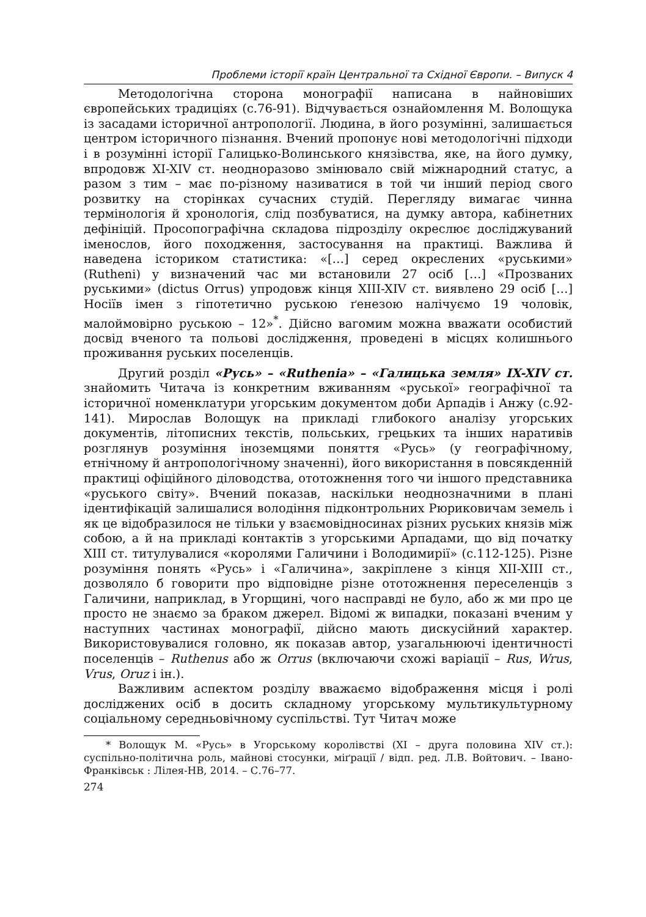Проблеми історії країн Центральної та Східної Європи. – Випуск 4
Методологічна сторона монографії написана в найновіших європейських традиціях (с.76-91). Відчувається ознайомлення М. Волощука із засадами історичної антропології. Людина, в його розумінні, залишається центром історичного пізнання. Вчений пропонує нові методологічні підходи і в розумінні історії Галицько-Волинського князівства, яке, на його думку, впродовж XI-XIV ст. неодноразово змінювало свій міжнародний статус, а разом з тим – має по-різному називатися в той чи інший період свого розвитку на сторінках сучасних студій. Перегляду вимагає чинна термінологія й хронологія, слід позбуватися, на думку автора, кабінетних дефініцій. Просопографічна складова підрозділу окреслює досліджуваний іменослов, його походження, застосування на практиці. Важлива й наведена істориком статистика: «[…] серед окреслених «руськими» (Rutheni) у визначений час ми встановили 27 осіб […] «Прозваних руськими» (dictus Orrus) упродовж кінця XIII-XIV ст. виявлено 29 осіб […] Носіїв імен з гіпотетично руською ґенезою налічуємо 19 чоловік, малоймовірно руською – 12»<sup>*</sup>. Дійсно вагомим можна вважати особистий досвід вченого та польові дослідження, проведені в місцях колишнього проживання руських поселенців.
Другий розділ «Русь» – «Ruthenia» – «Галицька земля» IX-XIV ст. знайомить Читача із конкретним вживанням «руської» географічної та історичної номенклатури угорським документом доби Арпадів і Анжу (с.92-141). Мирослав Волощук на прикладі глибокого аналізу угорських документів, літописних текстів, польських, грецьких та інших наративів розглянув розуміння іноземцями поняття «Русь» (у географічному, етнічному й антропологічному значенні), його використання в повсякденній практиці офіційного діловодства, ототожнення того чи іншого представника «руського світу». Вчений показав, наскільки неоднозначними в плані ідентифікацій залишалися володіння підконтрольних Рюриковичам земель і як це відобразилося не тільки у взаємовідносинах різних руських князів між собою, а й на прикладі контактів з угорськими Арпадами, що від початку XIII ст. титулувалися «королями Галичини і Володимирії» (с.112-125). Різне розуміння понять «Русь» і «Галичина», закріплене з кінця XII-XIII ст., дозволяло б говорити про відповідне різне ототожнення переселенців з Галичини, наприклад, в Угорщині, чого насправді не було, або ж ми про це просто не знаємо за браком джерел. Відомі ж випадки, показані вченим у наступних частинах монографії, дійсно мають дискусійний характер. Використовувалися головно, як показав автор, узагальнюючі ідентичності поселенців – Ruthenus або ж Orrus (включаючи схожі варіації – Rus, Wrus, Vrus, Oruz і ін.).
Важливим аспектом розділу вважаємо відображення місця і ролі досліджених осіб в досить складному угорському мультикультурному соціальному середньовічному суспільстві. Тут Читач може
* Волощук М. «Русь» в Угорському королівстві (XI – друга половина XIV ст.): суспільно-політична роль, майнові стосунки, міґрації / відп. ред. Л.В. Войтович. – Івано-Франківськ : Лілея-НВ, 2014. – С.76–77.
274